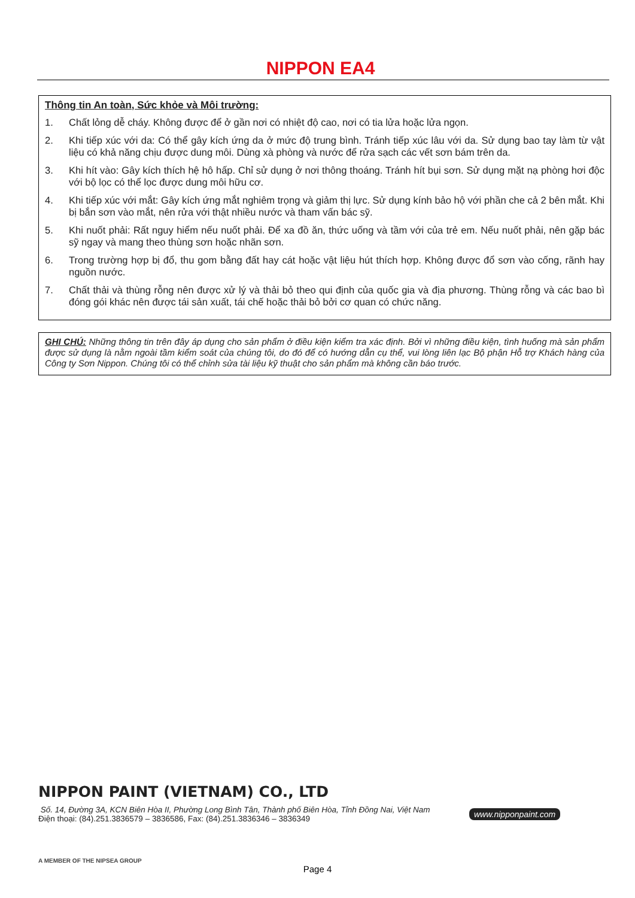NIPPON EA4
Thông tin An toàn, Sức khỏe và Môi trường:
1. Chất lỏng dễ cháy. Không được để ở gần nơi có nhiệt độ cao, nơi có tia lửa hoặc lửa ngọn.
2. Khi tiếp xúc với da: Có thể gây kích ứng da ở mức độ trung bình. Tránh tiếp xúc lâu với da. Sử dụng bao tay làm từ vật liệu có khả năng chịu được dung môi. Dùng xà phòng và nước để rửa sạch các vết sơn bám trên da.
3. Khi hít vào: Gây kích thích hệ hô hấp. Chỉ sử dụng ở nơi thông thoáng. Tránh hít bụi sơn. Sử dụng mặt nạ phòng hơi độc với bộ lọc có thể lọc được dung môi hữu cơ.
4. Khi tiếp xúc với mắt: Gây kích ứng mắt nghiêm trọng và giảm thị lực. Sử dụng kính bảo hộ với phần che cả 2 bên mắt. Khi bị bắn sơn vào mắt, nên rửa với thật nhiều nước và tham vấn bác sỹ.
5. Khi nuốt phải: Rất nguy hiểm nếu nuốt phải. Để xa đồ ăn, thức uống và tầm với của trẻ em. Nếu nuốt phải, nên gặp bác sỹ ngay và mang theo thùng sơn hoặc nhãn sơn.
6. Trong trường hợp bị đổ, thu gom bằng đất hay cát hoặc vật liệu hút thích hợp. Không được đổ sơn vào cống, rãnh hay nguồn nước.
7. Chất thải và thùng rỗng nên được xử lý và thải bỏ theo qui định của quốc gia và địa phương. Thùng rỗng và các bao bì đóng gói khác nên được tái sản xuất, tái chế hoặc thải bỏ bởi cơ quan có chức năng.
GHI CHÚ: Những thông tin trên đây áp dụng cho sản phẩm ở điều kiện kiểm tra xác định. Bởi vì những điều kiện, tình huống mà sản phẩm được sử dụng là nằm ngoài tầm kiểm soát của chúng tôi, do đó để có hướng dẫn cụ thể, vui lòng liên lạc Bộ phận Hỗ trợ Khách hàng của Công ty Sơn Nippon. Chúng tôi có thể chỉnh sửa tài liệu kỹ thuật cho sản phẩm mà không cần báo trước.
NIPPON PAINT (VIETNAM) CO., LTD
Số. 14, Đường 3A, KCN Biên Hòa II, Phường Long Bình Tân, Thành phố Biên Hòa, Tỉnh Đồng Nai, Việt Nam
Điện thoại: (84).251.3836579 – 3836586, Fax: (84).251.3836346 – 3836349
www.nipponpaint.com
A MEMBER OF THE NIPSEA GROUP
Page 4